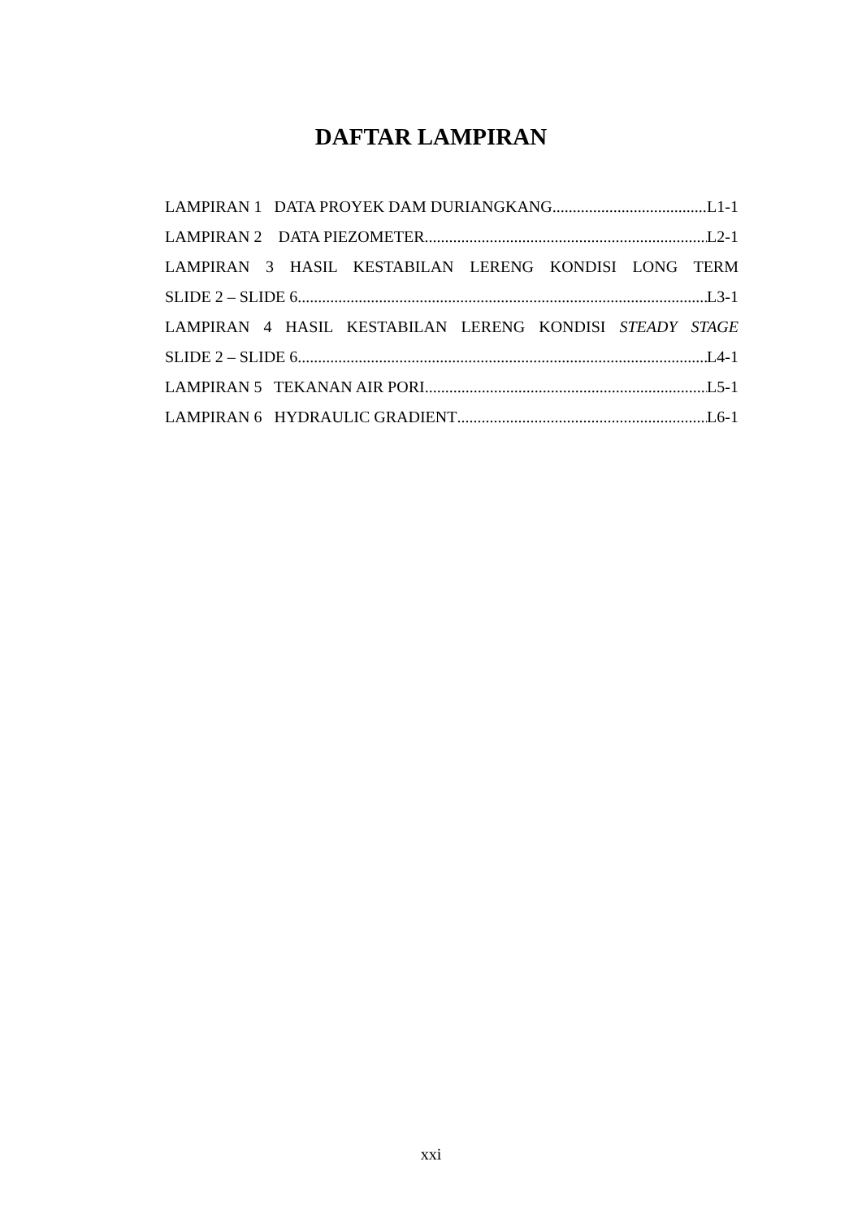DAFTAR LAMPIRAN
LAMPIRAN 1 DATA PROYEK DAM DURIANGKANG L1-1
LAMPIRAN 2 DATA PIEZOMETER L2-1
LAMPIRAN 3 HASIL KESTABILAN LERENG KONDISI LONG TERM
SLIDE 2 – SLIDE 6 L3-1
LAMPIRAN 4 HASIL KESTABILAN LERENG KONDISI STEADY STAGE
SLIDE 2 – SLIDE 6 L4-1
LAMPIRAN 5 TEKANAN AIR PORI L5-1
LAMPIRAN 6 HYDRAULIC GRADIENT L6-1
xxi